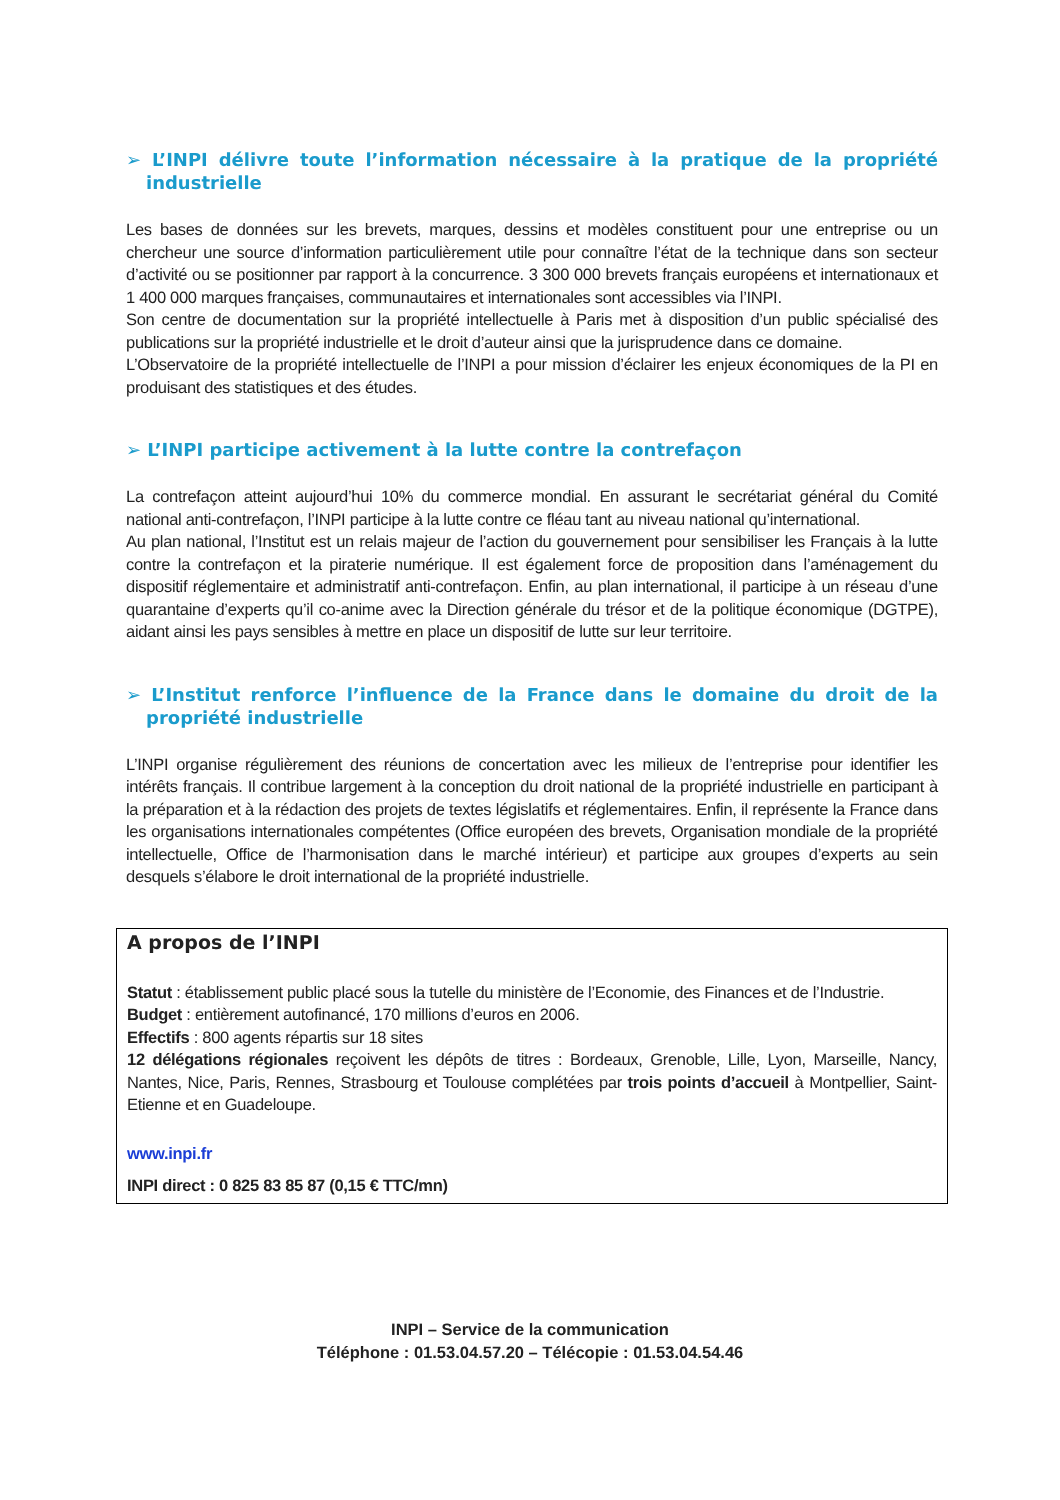➢ L’INPI délivre toute l’information nécessaire à la pratique de la propriété industrielle
Les bases de données sur les brevets, marques, dessins et modèles constituent pour une entreprise ou un chercheur une source d’information particulièrement utile pour connaître l’état de la technique dans son secteur d’activité ou se positionner par rapport à la concurrence. 3 300 000 brevets français européens et internationaux et 1 400 000 marques françaises, communautaires et internationales sont accessibles via l’INPI.
Son centre de documentation sur la propriété intellectuelle à Paris met à disposition d’un public spécialisé des publications sur la propriété industrielle et le droit d’auteur ainsi que la jurisprudence dans ce domaine.
L’Observatoire de la propriété intellectuelle de l’INPI a pour mission d’éclairer les enjeux économiques de la PI en produisant des statistiques et des études.
➢ L’INPI participe activement à la lutte contre la contrefaçon
La contrefaçon atteint aujourd’hui 10% du commerce mondial. En assurant le secrétariat général du Comité national anti-contrefaçon, l’INPI participe à la lutte contre ce fléau tant au niveau national qu’international.
Au plan national, l’Institut est un relais majeur de l’action du gouvernement pour sensibiliser les Français à la lutte contre la contrefaçon et la piraterie numérique. Il est également force de proposition dans l’aménagement du dispositif réglementaire et administratif anti-contrefaçon. Enfin, au plan international, il participe à un réseau d’une quarantaine d’experts qu’il co-anime avec la Direction générale du trésor et de la politique économique (DGTPE), aidant ainsi les pays sensibles à mettre en place un dispositif de lutte sur leur territoire.
➢ L’Institut renforce l’influence de la France dans le domaine du droit de la propriété industrielle
L’INPI organise régulièrement des réunions de concertation avec les milieux de l’entreprise pour identifier les intérêts français. Il contribue largement à la conception du droit national de la propriété industrielle en participant à la préparation et à la rédaction des projets de textes législatifs et réglementaires. Enfin, il représente la France dans les organisations internationales compétentes (Office européen des brevets, Organisation mondiale de la propriété intellectuelle, Office de l’harmonisation dans le marché intérieur) et participe aux groupes d’experts au sein desquels s’élabore le droit international de la propriété industrielle.
A propos de l’INPI
Statut : établissement public placé sous la tutelle du ministère de l’Economie, des Finances et de l’Industrie.
Budget : entièrement autofinancé, 170 millions d’euros en 2006.
Effectifs : 800 agents répartis sur 18 sites
12 délégations régionales reçoivent les dépôts de titres : Bordeaux, Grenoble, Lille, Lyon, Marseille, Nancy, Nantes, Nice, Paris, Rennes, Strasbourg et Toulouse complétées par trois points d’accueil à Montpellier, Saint-Etienne et en Guadeloupe.
www.inpi.fr
INPI direct : 0 825 83 85 87 (0,15 € TTC/mn)
INPI – Service de la communication
Téléphone : 01.53.04.57.20 – Télécopie : 01.53.04.54.46